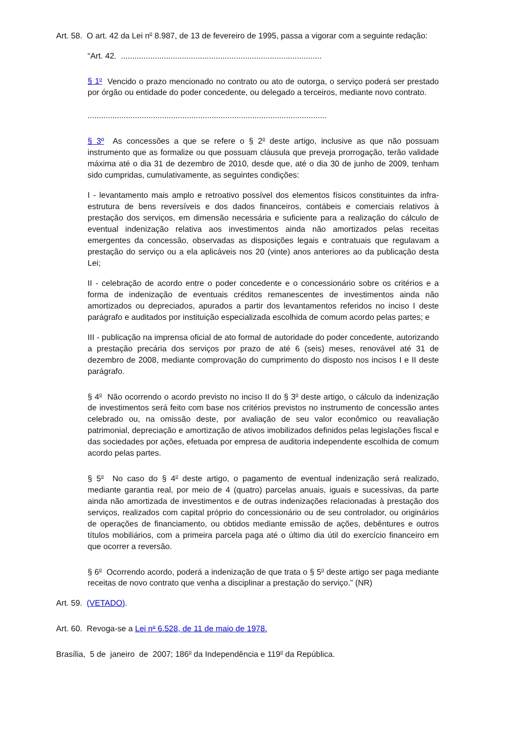Art. 58. O art. 42 da Lei n<sup>o</sup> 8.987, de 13 de fevereiro de 1995, passa a vigorar com a seguinte redação:
“Art. 42. .........................................................................................
§ 1<sup>o</sup> Vencido o prazo mencionado no contrato ou ato de outorga, o serviço poderá ser prestado por órgão ou entidade do poder concedente, ou delegado a terceiros, mediante novo contrato.
..........................................................................................................
§ 3º As concessões a que se refere o § 2<sup>o</sup> deste artigo, inclusive as que não possuam instrumento que as formalize ou que possuam cláusula que preveja prorrogação, terão validade máxima até o dia 31 de dezembro de 2010, desde que, até o dia 30 de junho de 2009, tenham sido cumpridas, cumulativamente, as seguintes condições:
I - levantamento mais amplo e retroativo possível dos elementos físicos constituintes da infra-estrutura de bens reversíveis e dos dados financeiros, contábeis e comerciais relativos à prestação dos serviços, em dimensão necessária e suficiente para a realização do cálculo de eventual indenização relativa aos investimentos ainda não amortizados pelas receitas emergentes da concessão, observadas as disposições legais e contratuais que regulavam a prestação do serviço ou a ela aplicáveis nos 20 (vinte) anos anteriores ao da publicação desta Lei;
II - celebração de acordo entre o poder concedente e o concessionário sobre os critérios e a forma de indenização de eventuais créditos remanescentes de investimentos ainda não amortizados ou depreciados, apurados a partir dos levantamentos referidos no inciso I deste parágrafo e auditados por instituição especializada escolhida de comum acordo pelas partes; e
III - publicação na imprensa oficial de ato formal de autoridade do poder concedente, autorizando a prestação precária dos serviços por prazo de até 6 (seis) meses, renovável até 31 de dezembro de 2008, mediante comprovação do cumprimento do disposto nos incisos I e II deste parágrafo.
§ 4<sup>o</sup> Não ocorrendo o acordo previsto no inciso II do § 3<sup>o</sup> deste artigo, o cálculo da indenização de investimentos será feito com base nos critérios previstos no instrumento de concessão antes celebrado ou, na omissão deste, por avaliação de seu valor econômico ou reavaliação patrimonial, depreciação e amortização de ativos imobilizados definidos pelas legislações fiscal e das sociedades por ações, efetuada por empresa de auditoria independente escolhida de comum acordo pelas partes.
§ 5<sup>o</sup> No caso do § 4<sup>o</sup> deste artigo, o pagamento de eventual indenização será realizado, mediante garantia real, por meio de 4 (quatro) parcelas anuais, iguais e sucessivas, da parte ainda não amortizada de investimentos e de outras indenizações relacionadas à prestação dos serviços, realizados com capital próprio do concessionário ou de seu controlador, ou originários de operações de financiamento, ou obtidos mediante emissão de ações, debêntures e outros títulos mobiliários, com a primeira parcela paga até o último dia útil do exercício financeiro em que ocorrer a reversão.
§ 6<sup>o</sup> Ocorrendo acordo, poderá a indenização de que trata o § 5<sup>o</sup> deste artigo ser paga mediante receitas de novo contrato que venha a disciplinar a prestação do serviço.” (NR)
Art. 59. (VETADO).
Art. 60. Revoga-se a Lei n<sup>o</sup> 6.528, de 11 de maio de 1978.
Brasília, 5 de janeiro de 2007; 186<sup>o</sup> da Independência e 119<sup>o</sup> da República.